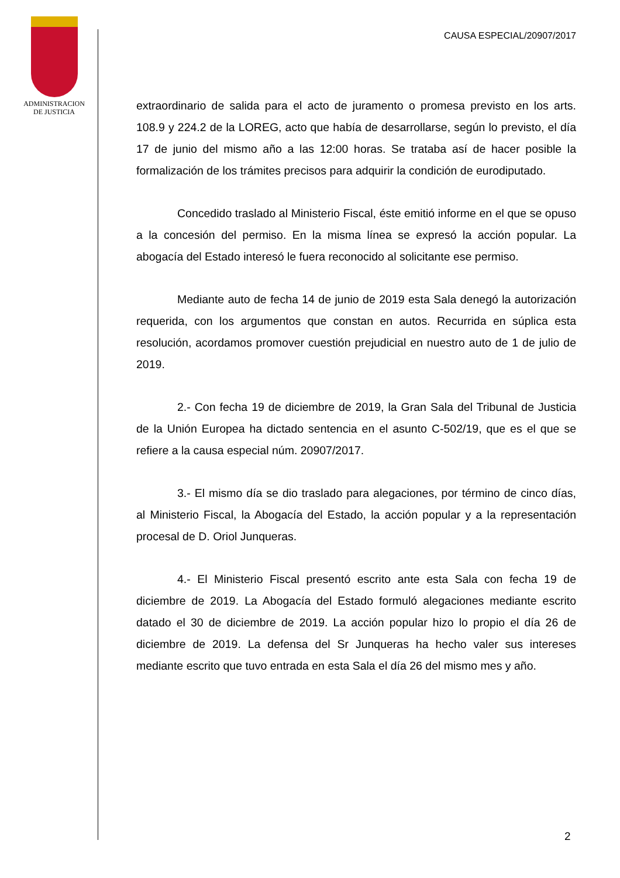ADMINISTRACION
DE JUSTICIA
CAUSA ESPECIAL/20907/2017
extraordinario de salida para el acto de juramento o promesa previsto en los arts. 108.9 y 224.2 de la LOREG, acto que había de desarrollarse, según lo previsto, el día 17 de junio del mismo año a las 12:00 horas. Se trataba así de hacer posible la formalización de los trámites precisos para adquirir la condición de eurodiputado.
Concedido traslado al Ministerio Fiscal, éste emitió informe en el que se opuso a la concesión del permiso. En la misma línea se expresó la acción popular. La abogacía del Estado interesó le fuera reconocido al solicitante ese permiso.
Mediante auto de fecha 14 de junio de 2019 esta Sala denegó la autorización requerida, con los argumentos que constan en autos. Recurrida en súplica esta resolución, acordamos promover cuestión prejudicial en nuestro auto de 1 de julio de 2019.
2.- Con fecha 19 de diciembre de 2019, la Gran Sala del Tribunal de Justicia de la Unión Europea ha dictado sentencia en el asunto C-502/19, que es el que se refiere a la causa especial núm. 20907/2017.
3.- El mismo día se dio traslado para alegaciones, por término de cinco días, al Ministerio Fiscal, la Abogacía del Estado, la acción popular y a la representación procesal de D. Oriol Junqueras.
4.- El Ministerio Fiscal presentó escrito ante esta Sala con fecha 19 de diciembre de 2019. La Abogacía del Estado formuló alegaciones mediante escrito datado el 30 de diciembre de 2019. La acción popular hizo lo propio el día 26 de diciembre de 2019. La defensa del Sr Junqueras ha hecho valer sus intereses mediante escrito que tuvo entrada en esta Sala el día 26 del mismo mes y año.
2